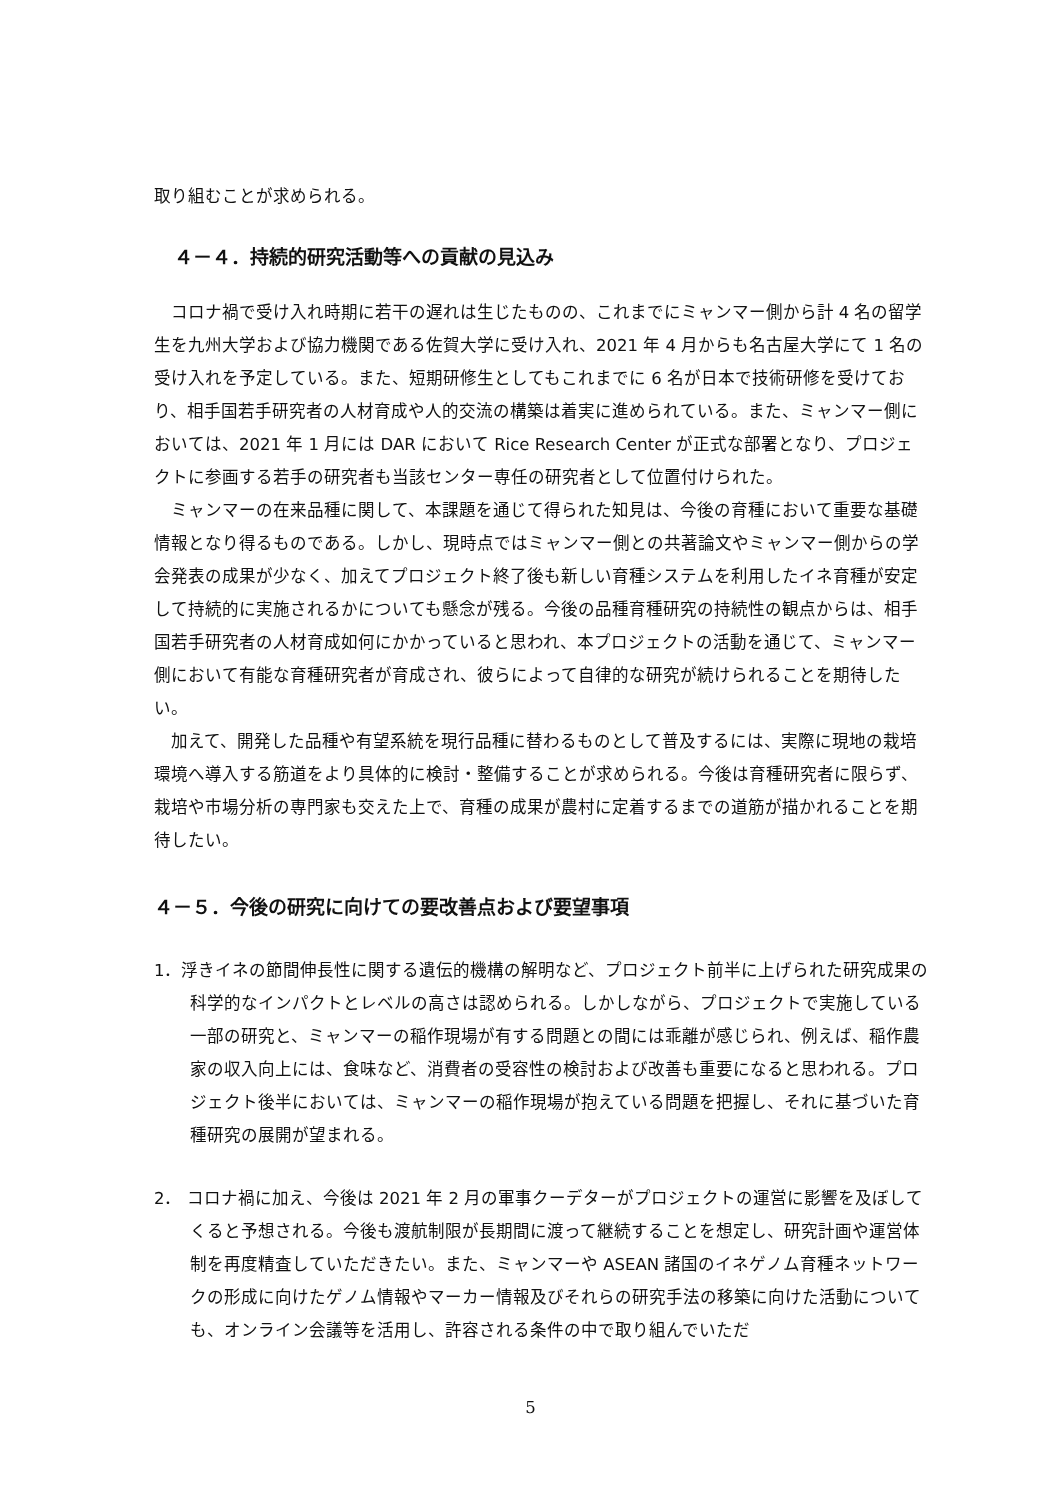取り組むことが求められる。
４－４．持続的研究活動等への貢献の見込み
コロナ禍で受け入れ時期に若干の遅れは生じたものの、これまでにミャンマー側から計 4 名の留学生を九州大学および協力機関である佐賀大学に受け入れ、2021 年 4 月からも名古屋大学にて 1 名の受け入れを予定している。また、短期研修生としてもこれまでに 6 名が日本で技術研修を受けており、相手国若手研究者の人材育成や人的交流の構築は着実に進められている。また、ミャンマー側においては、2021 年 1 月には DAR において Rice Research Center が正式な部署となり、プロジェクトに参画する若手の研究者も当該センター専任の研究者として位置付けられた。
ミャンマーの在来品種に関して、本課題を通じて得られた知見は、今後の育種において重要な基礎情報となり得るものである。しかし、現時点ではミャンマー側との共著論文やミャンマー側からの学会発表の成果が少なく、加えてプロジェクト終了後も新しい育種システムを利用したイネ育種が安定して持続的に実施されるかについても懸念が残る。今後の品種育種研究の持続性の観点からは、相手国若手研究者の人材育成如何にかかっていると思われ、本プロジェクトの活動を通じて、ミャンマー側において有能な育種研究者が育成され、彼らによって自律的な研究が続けられることを期待したい。
加えて、開発した品種や有望系統を現行品種に替わるものとして普及するには、実際に現地の栽培環境へ導入する筋道をより具体的に検討・整備することが求められる。今後は育種研究者に限らず、栽培や市場分析の専門家も交えた上で、育種の成果が農村に定着するまでの道筋が描かれることを期待したい。
４－５．今後の研究に向けての要改善点および要望事項
1．浮きイネの節間伸長性に関する遺伝的機構の解明など、プロジェクト前半に上げられた研究成果の科学的なインパクトとレベルの高さは認められる。しかしながら、プロジェクトで実施している一部の研究と、ミャンマーの稲作現場が有する問題との間には乖離が感じられ、例えば、稲作農家の収入向上には、食味など、消費者の受容性の検討および改善も重要になると思われる。プロジェクト後半においては、ミャンマーの稲作現場が抱えている問題を把握し、それに基づいた育種研究の展開が望まれる。
2． コロナ禍に加え、今後は 2021 年 2 月の軍事クーデターがプロジェクトの運営に影響を及ぼしてくると予想される。今後も渡航制限が長期間に渡って継続することを想定し、研究計画や運営体制を再度精査していただきたい。また、ミャンマーや ASEAN 諸国のイネゲノム育種ネットワークの形成に向けたゲノム情報やマーカー情報及びそれらの研究手法の移築に向けた活動についても、オンライン会議等を活用し、許容される条件の中で取り組んでいただ
5